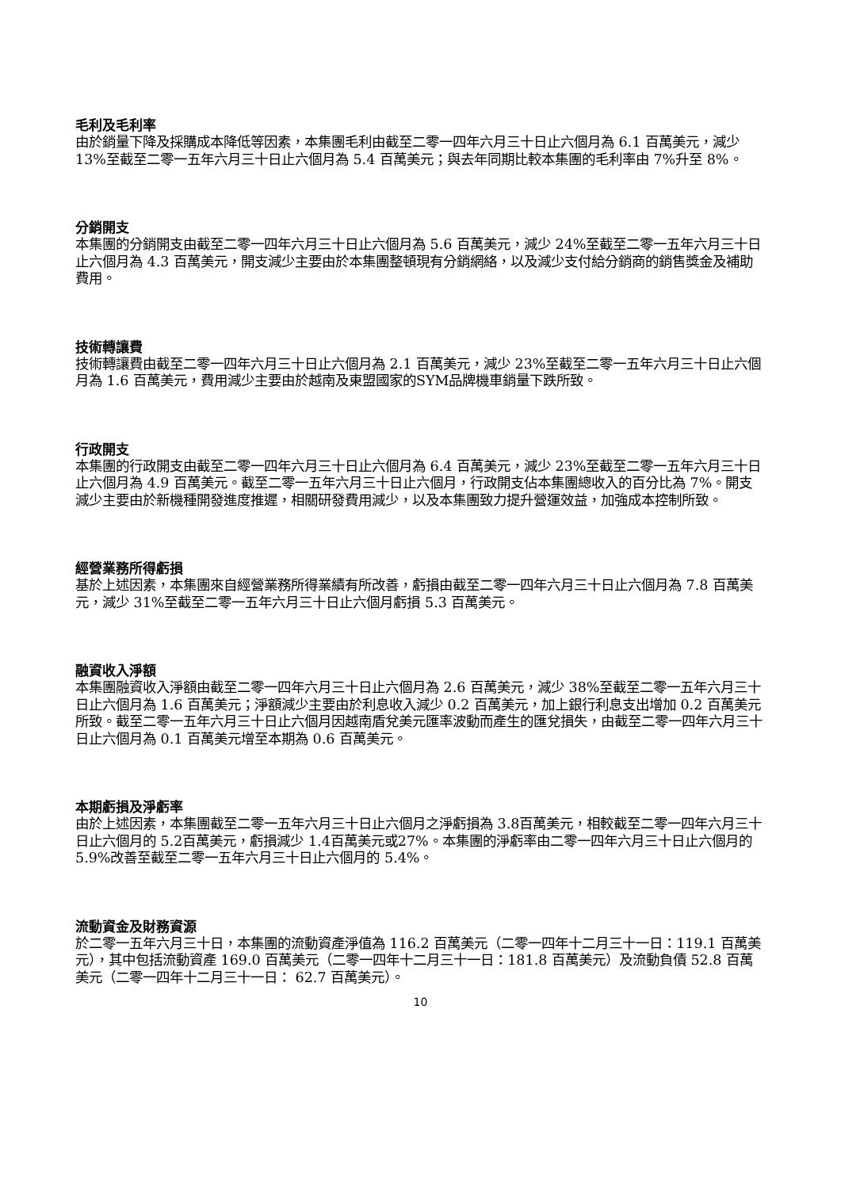毛利及毛利率
由於銷量下降及採購成本降低等因素，本集團毛利由截至二零一四年六月三十日止六個月為 6.1 百萬美元，減少 13%至截至二零一五年六月三十日止六個月為 5.4 百萬美元；與去年同期比較本集團的毛利率由 7%升至 8%。
分銷開支
本集團的分銷開支由截至二零一四年六月三十日止六個月為 5.6 百萬美元，減少 24%至截至二零一五年六月三十日止六個月為 4.3 百萬美元，開支減少主要由於本集團整頓現有分銷網絡，以及減少支付給分銷商的銷售獎金及補助費用。
技術轉讓費
技術轉讓費由截至二零一四年六月三十日止六個月為 2.1 百萬美元，減少 23%至截至二零一五年六月三十日止六個月為 1.6 百萬美元，費用減少主要由於越南及東盟國家的SYM品牌機車銷量下跌所致。
行政開支
本集團的行政開支由截至二零一四年六月三十日止六個月為 6.4 百萬美元，減少 23%至截至二零一五年六月三十日止六個月為 4.9 百萬美元。截至二零一五年六月三十日止六個月，行政開支佔本集團總收入的百分比為 7%。開支減少主要由於新機種開發進度推遲，相關研發費用減少，以及本集團致力提升營運效益，加強成本控制所致。
經營業務所得虧損
基於上述因素，本集團來自經營業務所得業績有所改善，虧損由截至二零一四年六月三十日止六個月為 7.8 百萬美元，減少 31%至截至二零一五年六月三十日止六個月虧損 5.3 百萬美元。
融資收入淨額
本集團融資收入淨額由截至二零一四年六月三十日止六個月為 2.6 百萬美元，減少 38%至截至二零一五年六月三十日止六個月為 1.6 百萬美元；淨額減少主要由於利息收入減少 0.2 百萬美元，加上銀行利息支出增加 0.2 百萬美元所致。截至二零一五年六月三十日止六個月因越南盾兌美元匯率波動而產生的匯兌損失，由截至二零一四年六月三十日止六個月為 0.1 百萬美元增至本期為 0.6 百萬美元。
本期虧損及淨虧率
由於上述因素，本集團截至二零一五年六月三十日止六個月之淨虧損為 3.8百萬美元，相較截至二零一四年六月三十日止六個月的 5.2百萬美元，虧損減少 1.4百萬美元或27%。本集團的淨虧率由二零一四年六月三十日止六個月的 5.9%改善至截至二零一五年六月三十日止六個月的 5.4%。
流動資金及財務資源
於二零一五年六月三十日，本集團的流動資產淨值為 116.2 百萬美元（二零一四年十二月三十一日：119.1 百萬美元），其中包括流動資產 169.0 百萬美元（二零一四年十二月三十一日：181.8 百萬美元）及流動負債 52.8 百萬美元（二零一四年十二月三十一日： 62.7 百萬美元）。
10